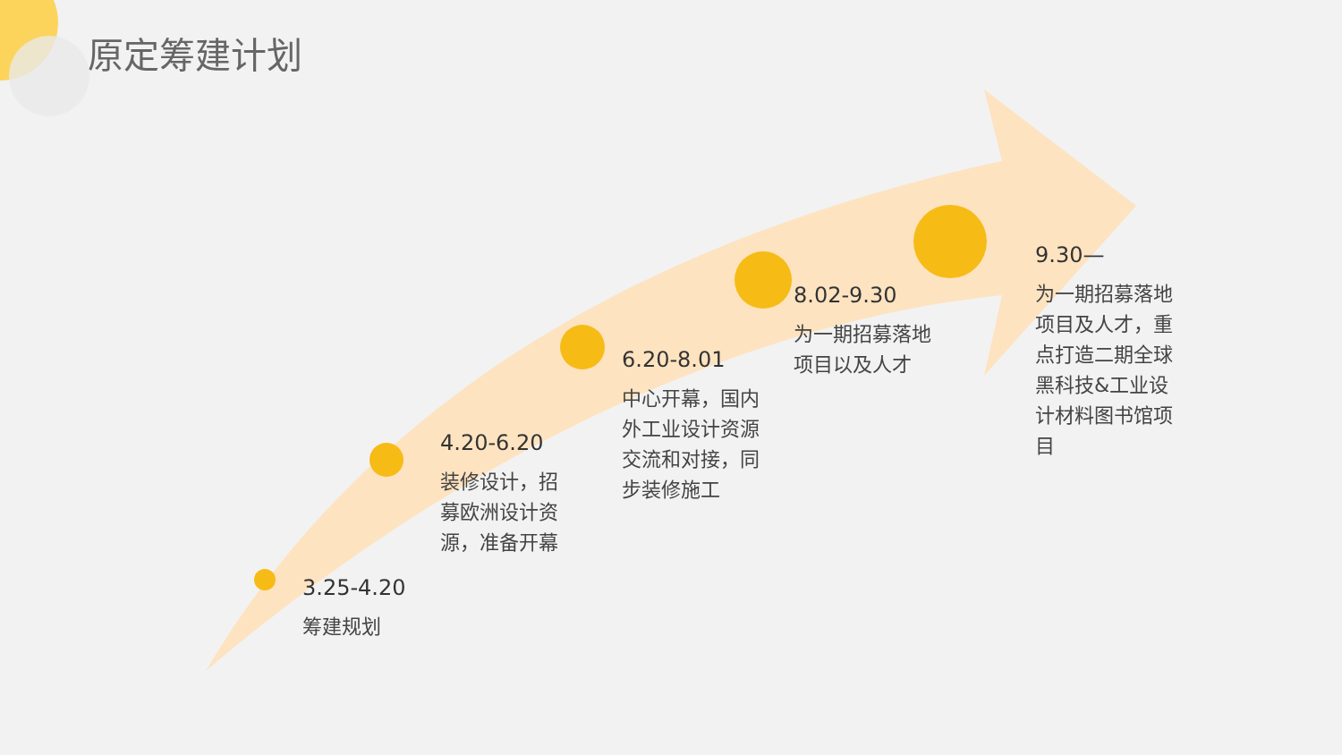原定筹建计划
3.25-4.20
筹建规划
4.20-6.20
装修设计，招募欧洲设计资源，准备开幕
6.20-8.01
中心开幕，国内外工业设计资源交流和对接，同步装修施工
8.02-9.30
为一期招募落地项目以及人才
9.30—
为一期招募落地项目及人才，重点打造二期全球黑科技&工业设计材料图书馆项目